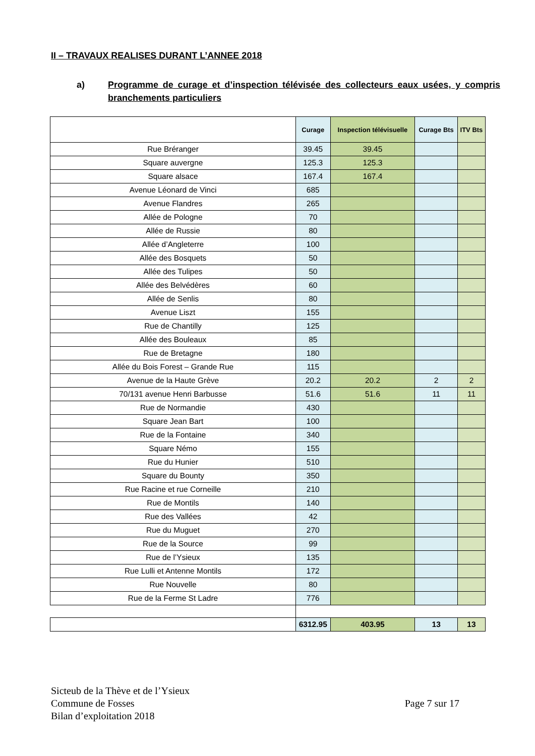II – TRAVAUX REALISES DURANT L’ANNEE 2018
a) Programme de curage et d’inspection télévisée des collecteurs eaux usées, y compris branchements particuliers
| | Curage | Inspection télévisuelle | Curage Bts | ITV Bts |
| --- | --- | --- | --- | --- |
| Rue Bréranger | 39.45 | 39.45 | | |
| Square auvergne | 125.3 | 125.3 | | |
| Square alsace | 167.4 | 167.4 | | |
| Avenue Léonard de Vinci | 685 | | | |
| Avenue Flandres | 265 | | | |
| Allée de Pologne | 70 | | | |
| Allée de Russie | 80 | | | |
| Allée d’Angleterre | 100 | | | |
| Allée des Bosquets | 50 | | | |
| Allée des Tulipes | 50 | | | |
| Allée des Belvédères | 60 | | | |
| Allée de Senlis | 80 | | | |
| Avenue Liszt | 155 | | | |
| Rue de Chantilly | 125 | | | |
| Allée des Bouleaux | 85 | | | |
| Rue de Bretagne | 180 | | | |
| Allée du Bois Forest – Grande Rue | 115 | | | |
| Avenue de la Haute Grève | 20.2 | 20.2 | 2 | 2 |
| 70/131 avenue Henri Barbusse | 51.6 | 51.6 | 11 | 11 |
| Rue de Normandie | 430 | | | |
| Square Jean Bart | 100 | | | |
| Rue de la Fontaine | 340 | | | |
| Square Némo | 155 | | | |
| Rue du Hunier | 510 | | | |
| Square du Bounty | 350 | | | |
| Rue Racine et rue Corneille | 210 | | | |
| Rue de Montils | 140 | | | |
| Rue des Vallées | 42 | | | |
| Rue du Muguet | 270 | | | |
| Rue de la Source | 99 | | | |
| Rue de l’Ysieux | 135 | | | |
| Rue Lulli et Antenne Montils | 172 | | | |
| Rue Nouvelle | 80 | | | |
| Rue de la Ferme St Ladre | 776 | | | |
| | 6312.95 | 403.95 | 13 | 13 |
Sicteub de la Thève et de l’Ysieux
Commune de Fosses
Bilan d’exploitation 2018
Page 7 sur 17